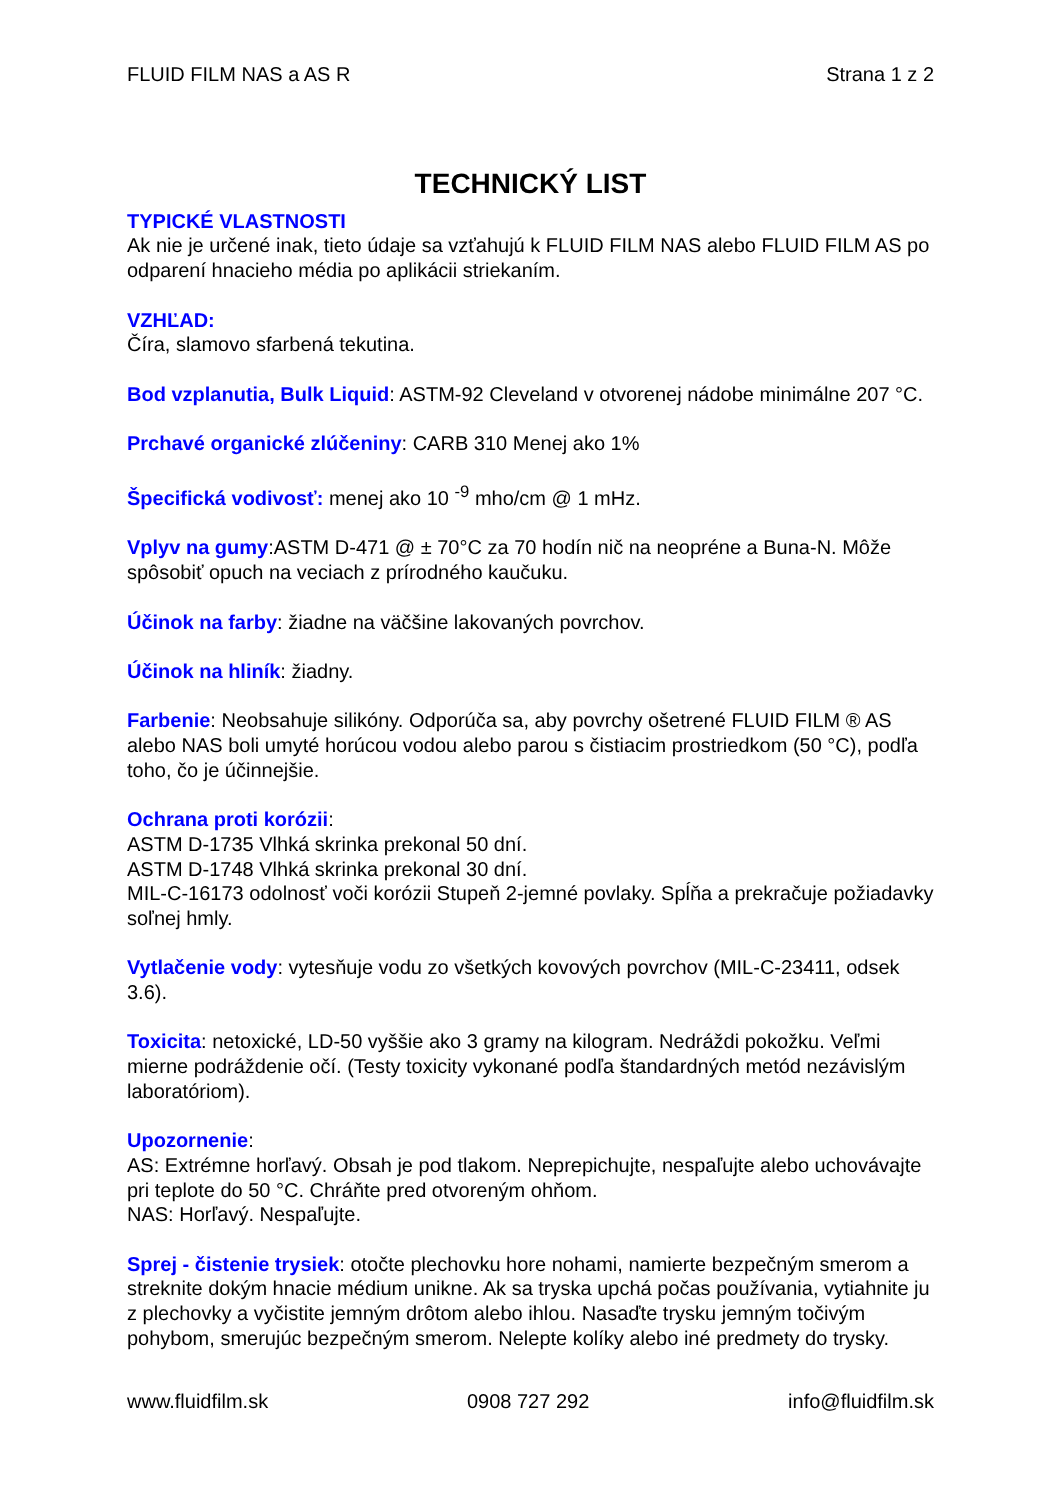FLUID FILM NAS a AS R Strana 1 z 2
TECHNICKÝ LIST
TYPICKÉ VLASTNOSTI
Ak nie je určené inak, tieto údaje sa vzťahujú k FLUID FILM NAS alebo FLUID FILM AS po odparení hnacieho média po aplikácii striekaním.
VZHĽAD:
Číra, slamovo sfarbená tekutina.
Bod vzplanutia, Bulk Liquid: ASTM-92 Cleveland v otvorenej nádobe minimálne 207 °C.
Prchavé organické zlúčeniny: CARB 310 Menej ako 1%
Špecifická vodivosť: menej ako 10 <sup>-9</sup> mho/cm @ 1 mHz.
Vplyv na gumy:ASTM D-471 @ ± 70°C za 70 hodín nič na neopréne a Buna-N. Môže spôsobiť opuch na veciach z prírodného kaučuku.
Účinok na farby: žiadne na väčšine lakovaných povrchov.
Účinok na hliník: žiadny.
Farbenie: Neobsahuje silikóny. Odporúča sa, aby povrchy ošetrené FLUID FILM ® AS alebo NAS boli umyté horúcou vodou alebo parou s čistiacim prostriedkom (50 °C), podľa toho, čo je účinnejšie.
Ochrana proti korózii:
ASTM D-1735 Vlhká skrinka prekonal 50 dní.
ASTM D-1748 Vlhká skrinka prekonal 30 dní.
MIL-C-16173 odolnosť voči korózii Stupeň 2-jemné povlaky. Spĺňa a prekračuje požiadavky soľnej hmly.
Vytlačenie vody: vytesňuje vodu zo všetkých kovových povrchov (MIL-C-23411, odsek 3.6).
Toxicita: netoxické, LD-50 vyššie ako 3 gramy na kilogram. Nedráždi pokožku. Veľmi mierne podráždenie očí. (Testy toxicity vykonané podľa štandardných metód nezávislým laboratóriom).
Upozornenie:
AS: Extrémne horľavý. Obsah je pod tlakom. Neprepichujte, nespaľujte alebo uchovávajte pri teplote do 50 °C. Chráňte pred otvoreným ohňom.
NAS: Horľavý. Nespaľujte.
Sprej - čistenie trysiek: otočte plechovku hore nohami, namierte bezpečným smerom a streknite dokým hnacie médium unikne. Ak sa tryska upchá počas používania, vytiahnite ju z plechovky a vyčistite jemným drôtom alebo ihlou. Nasaďte trysku jemným točivým pohybom, smerujúc bezpečným smerom. Nelepte kolíky alebo iné predmety do trysky.
www.fluidfilm.sk 0908 727 292 info@fluidfilm.sk